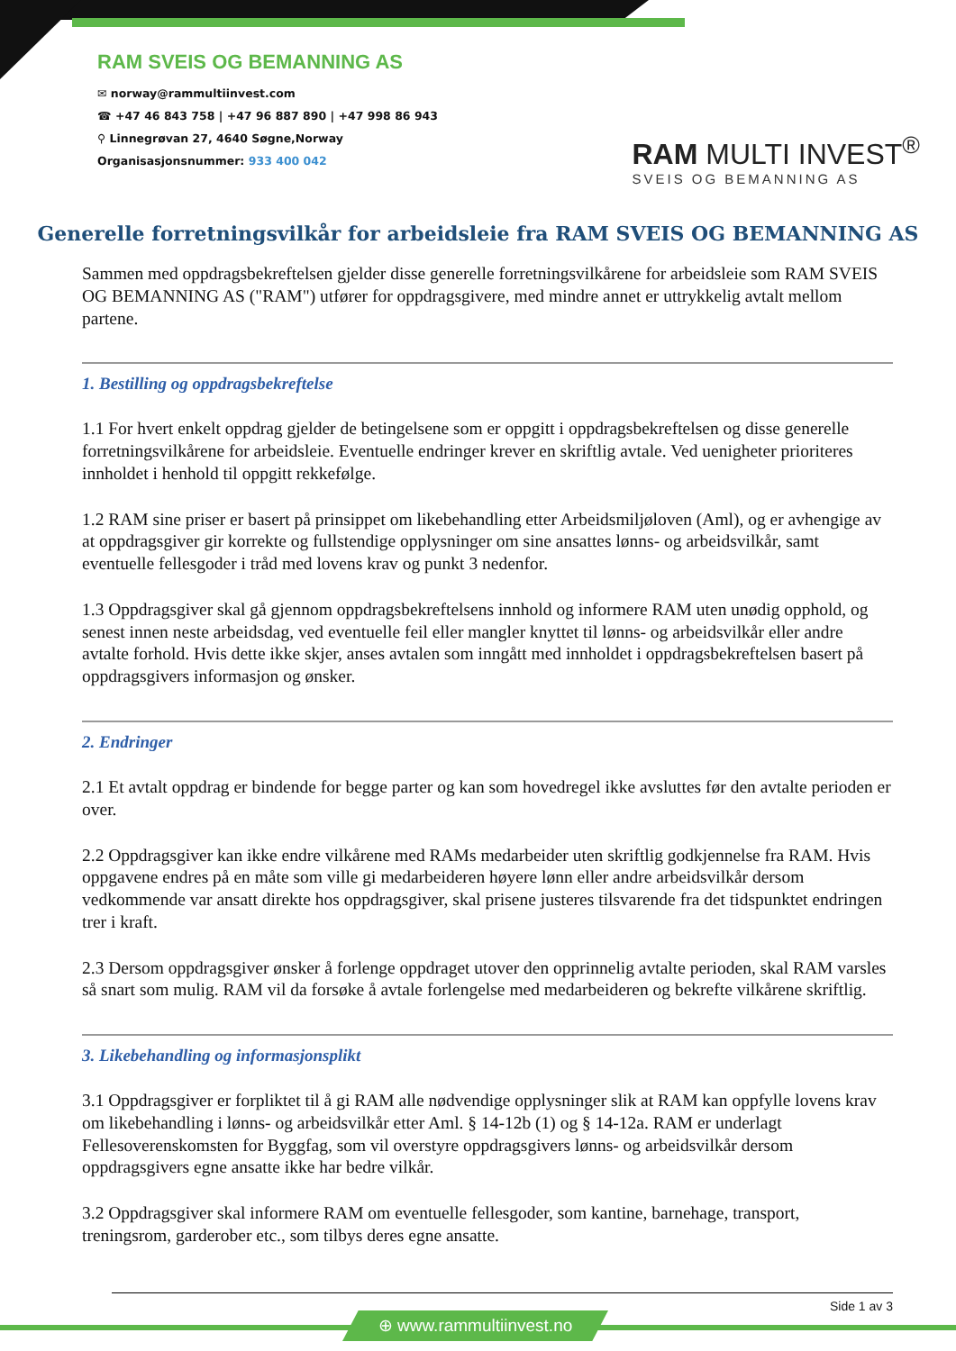RAM SVEIS OG BEMANNING AS
✉ norway@rammultiinvest.com
☎ +47 46 843 758 | +47 96 887 890 | +47 998 86 943
⚲ Linnegrøvan 27, 4640 Søgne,Norway
Organisasjonsnummer: 933 400 042
RAM MULTI INVEST<sup>®</sup>
SVEIS OG BEMANNING AS
Generelle forretningsvilkår for arbeidsleie fra RAM SVEIS OG BEMANNING AS
Sammen med oppdragsbekreftelsen gjelder disse generelle forretningsvilkårene for arbeidsleie som RAM SVEIS OG BEMANNING AS ("RAM") utfører for oppdragsgivere, med mindre annet er uttrykkelig avtalt mellom partene.
1. Bestilling og oppdragsbekreftelse
1.1 For hvert enkelt oppdrag gjelder de betingelsene som er oppgitt i oppdragsbekreftelsen og disse generelle forretningsvilkårene for arbeidsleie. Eventuelle endringer krever en skriftlig avtale. Ved uenigheter prioriteres innholdet i henhold til oppgitt rekkefølge.
1.2 RAM sine priser er basert på prinsippet om likebehandling etter Arbeidsmiljøloven (Aml), og er avhengige av at oppdragsgiver gir korrekte og fullstendige opplysninger om sine ansattes lønns- og arbeidsvilkår, samt eventuelle fellesgoder i tråd med lovens krav og punkt 3 nedenfor.
1.3 Oppdragsgiver skal gå gjennom oppdragsbekreftelsens innhold og informere RAM uten unødig opphold, og senest innen neste arbeidsdag, ved eventuelle feil eller mangler knyttet til lønns- og arbeidsvilkår eller andre avtalte forhold. Hvis dette ikke skjer, anses avtalen som inngått med innholdet i oppdragsbekreftelsen basert på oppdragsgivers informasjon og ønsker.
2. Endringer
2.1 Et avtalt oppdrag er bindende for begge parter og kan som hovedregel ikke avsluttes før den avtalte perioden er over.
2.2 Oppdragsgiver kan ikke endre vilkårene med RAMs medarbeider uten skriftlig godkjennelse fra RAM. Hvis oppgavene endres på en måte som ville gi medarbeideren høyere lønn eller andre arbeidsvilkår dersom vedkommende var ansatt direkte hos oppdragsgiver, skal prisene justeres tilsvarende fra det tidspunktet endringen trer i kraft.
2.3 Dersom oppdragsgiver ønsker å forlenge oppdraget utover den opprinnelig avtalte perioden, skal RAM varsles så snart som mulig. RAM vil da forsøke å avtale forlengelse med medarbeideren og bekrefte vilkårene skriftlig.
3. Likebehandling og informasjonsplikt
3.1 Oppdragsgiver er forpliktet til å gi RAM alle nødvendige opplysninger slik at RAM kan oppfylle lovens krav om likebehandling i lønns- og arbeidsvilkår etter Aml. § 14-12b (1) og § 14-12a. RAM er underlagt Fellesoverenskomsten for Byggfag, som vil overstyre oppdragsgivers lønns- og arbeidsvilkår dersom oppdragsgivers egne ansatte ikke har bedre vilkår.
3.2 Oppdragsgiver skal informere RAM om eventuelle fellesgoder, som kantine, barnehage, transport, treningsrom, garderober etc., som tilbys deres egne ansatte.
Side 1 av 3
⊕ www.rammultiinvest.no